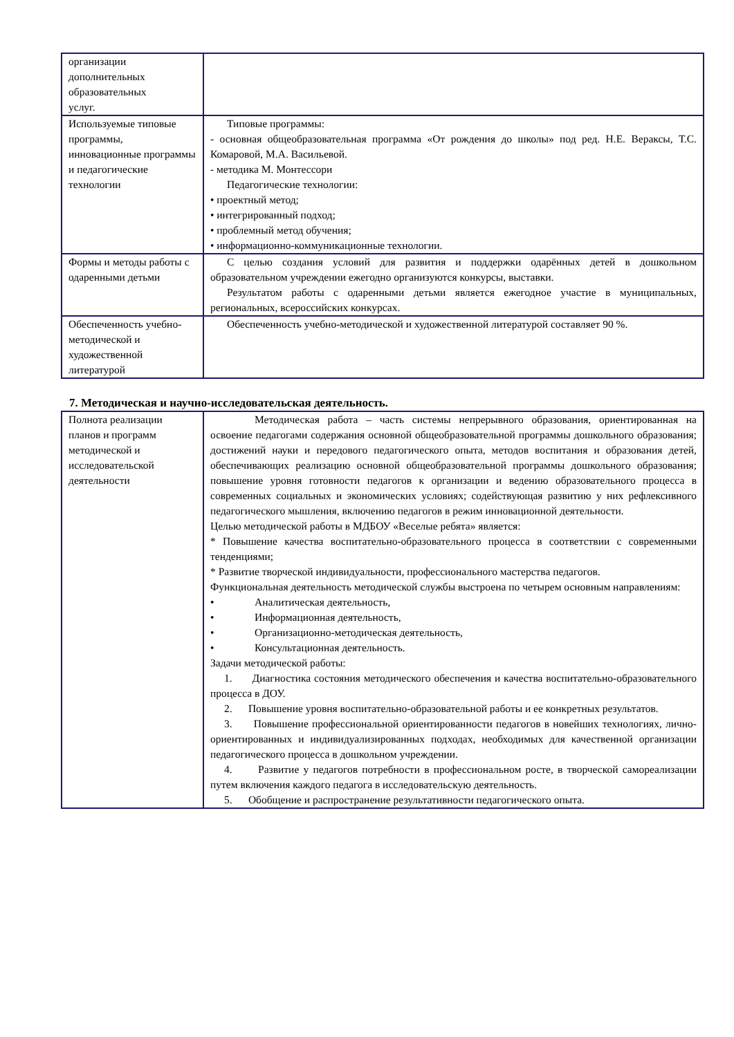| организации дополнительных образовательных услуг. | |
| Используемые типовые программы, инновационные программы и педагогические технологии | Типовые программы: - основная общеобразовательная программа «От рождения до школы» под ред. Н.Е. Вераксы, Т.С. Комаровой, М.А. Васильевой. - методика М. Монтессори Педагогические технологии: • проектный метод; • интегрированный подход; • проблемный метод обучения; • информационно-коммуникационные технологии. |
| Формы и методы работы с одаренными детьми | С целью создания условий для развития и поддержки одарённых детей в дошкольном образовательном учреждении ежегодно организуются конкурсы, выставки. Результатом работы с одаренными детьми является ежегодное участие в муниципальных, региональных, всероссийских конкурсах. |
| Обеспеченность учебно-методической и художественной литературой | Обеспеченность учебно-методической и художественной литературой составляет 90 %. |
7. Методическая и научно-исследовательская деятельность.
| Полнота реализации планов и программ методической и исследовательской деятельности | Методическая работа – часть системы непрерывного образования, ориентированная на освоение педагогами содержания основной общеобразовательной программы дошкольного образования; достижений науки и передового педагогического опыта, методов воспитания и образования детей, обеспечивающих реализацию основной общеобразовательной программы дошкольного образования; повышение уровня готовности педагогов к организации и ведению образовательного процесса в современных социальных и экономических условиях; содействующая развитию у них рефлексивного педагогического мышления, включению педагогов в режим инновационной деятельности. Целью методической работы в МДБОУ «Веселые ребята» является: * Повышение качества воспитательно-образовательного процесса в соответствии с современными тенденциями; * Развитие творческой индивидуальности, профессионального мастерства педагогов. Функциональная деятельность методической службы выстроена по четырем основным направлениям: • Аналитическая деятельность, • Информационная деятельность, • Организационно-методическая деятельность, • Консультационная деятельность. Задачи методической работы: 1. Диагностика состояния методического обеспечения и качества воспитательно-образовательного процесса в ДОУ. 2. Повышение уровня воспитательно-образовательной работы и ее конкретных результатов. 3. Повышение профессиональной ориентированности педагогов в новейших технологиях, лично-ориентированных и индивидуализированных подходах, необходимых для качественной организации педагогического процесса в дошкольном учреждении. 4. Развитие у педагогов потребности в профессиональном росте, в творческой самореализации путем включения каждого педагога в исследовательскую деятельность. 5. Обобщение и распространение результативности педагогического опыта. |